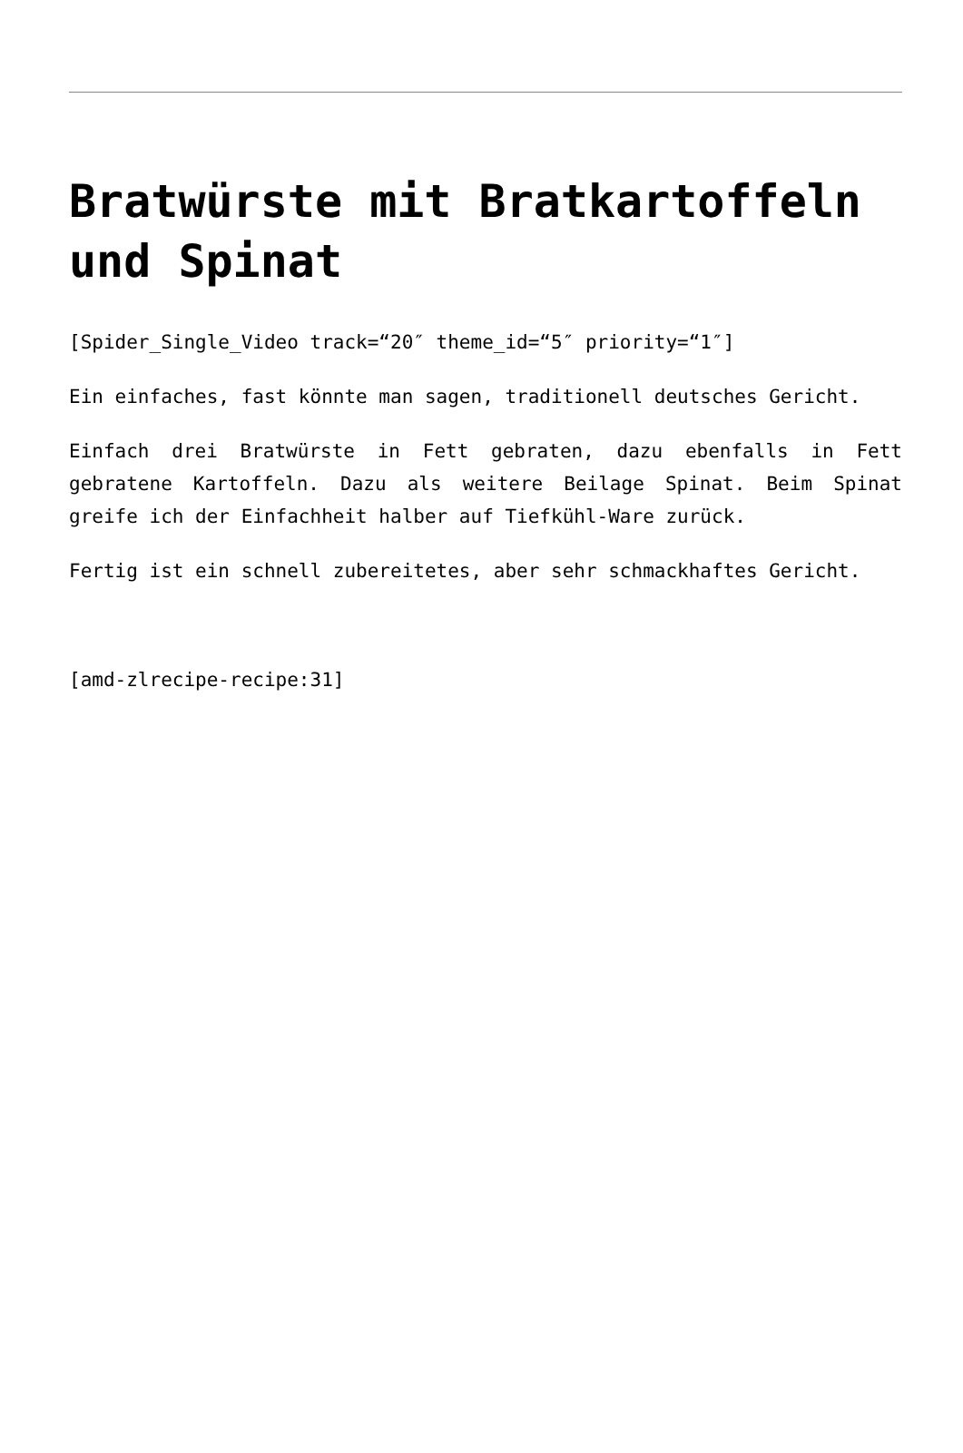Bratwürste mit Bratkartoffeln und Spinat
[Spider_Single_Video track=“20″ theme_id=“5″ priority=“1″]
Ein einfaches, fast könnte man sagen, traditionell deutsches Gericht.
Einfach drei Bratwürste in Fett gebraten, dazu ebenfalls in Fett gebratene Kartoffeln. Dazu als weitere Beilage Spinat. Beim Spinat greife ich der Einfachheit halber auf Tiefkühl-Ware zurück.
Fertig ist ein schnell zubereitetes, aber sehr schmackhaftes Gericht.
[amd-zlrecipe-recipe:31]